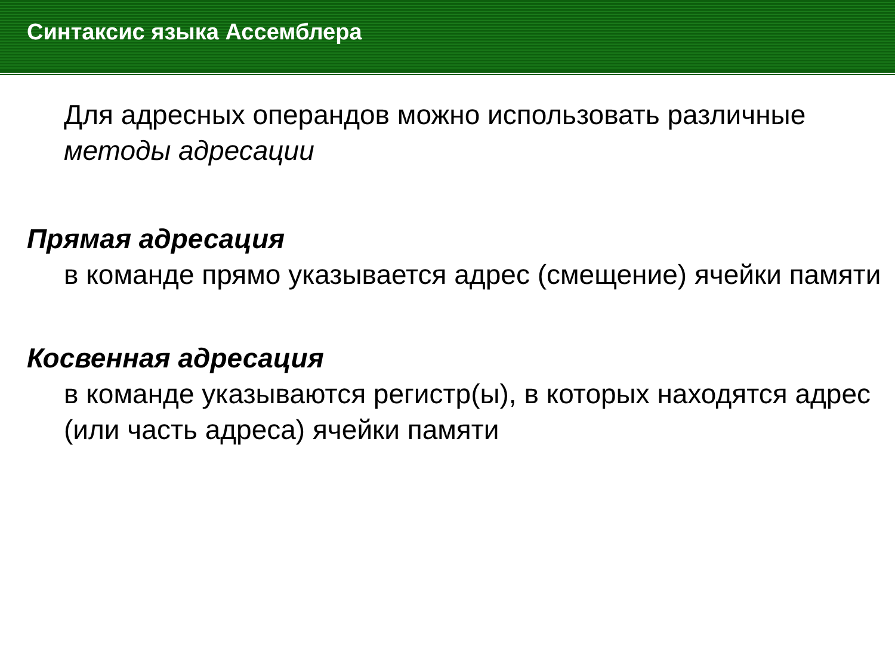Синтаксис языка Ассемблера
Для адресных операндов можно использовать различные методы адресации
Прямая адресация
в команде прямо указывается адрес (смещение) ячейки памяти
Косвенная адресация
в команде указываются регистр(ы), в которых находятся адрес (или часть адреса) ячейки памяти